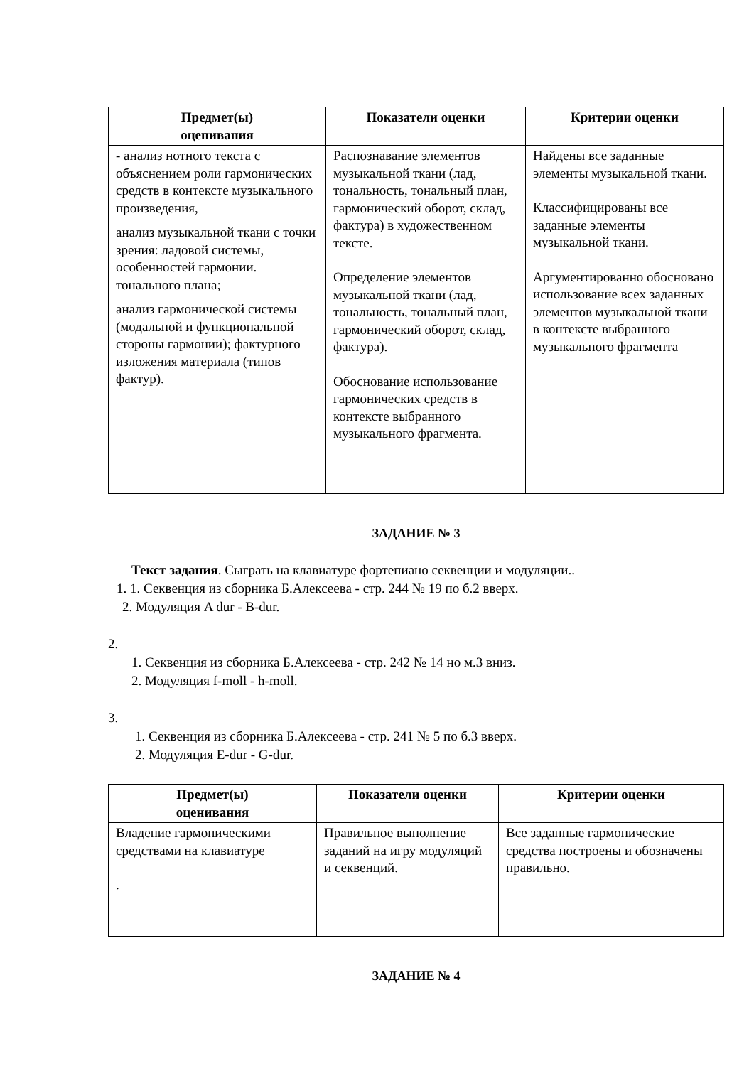| Предмет(ы) оценивания | Показатели оценки | Критерии оценки |
| --- | --- | --- |
| - анализ нотного текста с объяснением роли гармонических средств в контексте музыкального произведения, анализ музыкальной ткани с точки зрения: ладовой системы, особенностей гармонии. тонального плана; анализ гармонической системы (модальной и функциональной стороны гармонии); фактурного изложения материала (типов фактур). | Распознавание элементов музыкальной ткани (лад, тональность, тональный план, гармонический оборот, склад, фактура) в художественном тексте. Определение элементов музыкальной ткани (лад, тональность, тональный план, гармонический оборот, склад, фактура). Обоснование использование гармонических средств в контексте выбранного музыкального фрагмента. | Найдены все заданные элементы музыкальной ткани. Классифицированы все заданные элементы музыкальной ткани. Аргументированно обосновано использование всех заданных элементов музыкальной ткани в контексте выбранного музыкального фрагмента |
ЗАДАНИЕ № 3
Текст задания. Сыграть на клавиатуре фортепиано секвенции и модуляции..
1. 1. Секвенция из сборника Б.Алексеева - стр. 244 № 19 по б.2 вверх.
2. Модуляция A dur - B-dur.
2.
1. Секвенция из сборника Б.Алексеева - стр. 242 № 14 но м.3 вниз.
2. Модуляция f-moll - h-moll.
3.
1. Секвенция из сборника Б.Алексеева - стр. 241 № 5 по б.3 вверх.
2. Модуляция E-dur - G-dur.
| Предмет(ы) оценивания | Показатели оценки | Критерии оценки |
| --- | --- | --- |
| Владение гармоническими средствами на клавиатуре . | Правильное выполнение заданий на игру модуляций и секвенций. | Все заданные гармонические средства построены и обозначены правильно. |
ЗАДАНИЕ № 4